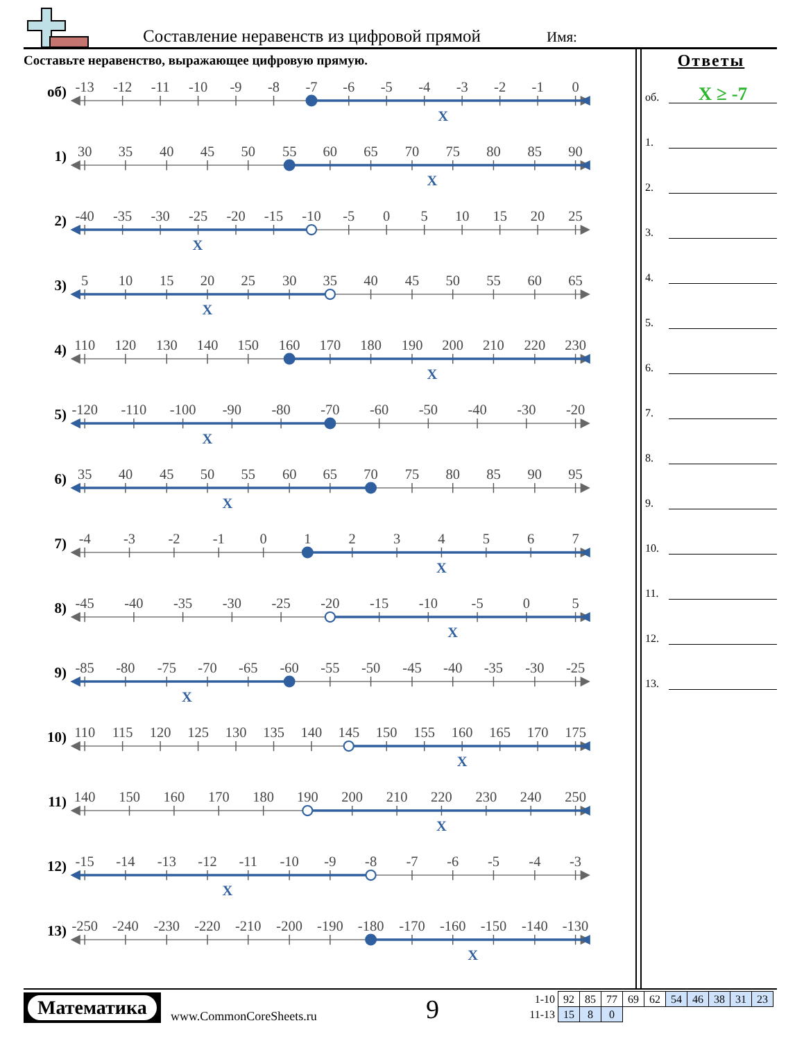Составление неравенств из цифровой прямой Имя:
Составьте неравенство, выражающее цифровую прямую.
об)
-13
-12
-11
-10
-9
-8
-7
-6
-5
-4
-3
-2
-1
0
X
1)
30
35
40
45
50
55
60
65
70
75
80
85
90
X
2)
-40
-35
-30
-25
-20
-15
-10
-5
0
5
10
15
20
25
X
3)
5
10
15
20
25
30
35
40
45
50
55
60
65
X
4)
110
120
130
140
150
160
170
180
190
200
210
220
230
X
5)
-120
-110
-100
-90
-80
-70
-60
-50
-40
-30
-20
X
6)
35
40
45
50
55
60
65
70
75
80
85
90
95
X
7)
-4
-3
-2
-1
0
1
2
3
4
5
6
7
X
8)
-45
-40
-35
-30
-25
-20
-15
-10
-5
0
5
X
9)
-85
-80
-75
-70
-65
-60
-55
-50
-45
-40
-35
-30
-25
X
10)
110
115
120
125
130
135
140
145
150
155
160
165
170
175
X
11)
140
150
160
170
180
190
200
210
220
230
240
250
X
12)
-15
-14
-13
-12
-11
-10
-9
-8
-7
-6
-5
-4
-3
X
13)
-250
-240
-230
-220
-210
-200
-190
-180
-170
-160
-150
-140
-130
X
Ответы
об.
X ≥ -7
1.
2.
3.
4.
5.
6.
7.
8.
9.
10.
11.
12.
13.
Математика
www.CommonCoreSheets.ru 9
| 1-10 | 92 | 85 | 77 | 69 | 62 | 54 | 46 | 38 | 31 | 23 |
| 11-13 | 15 | 8 | 0 | | | | | | | |